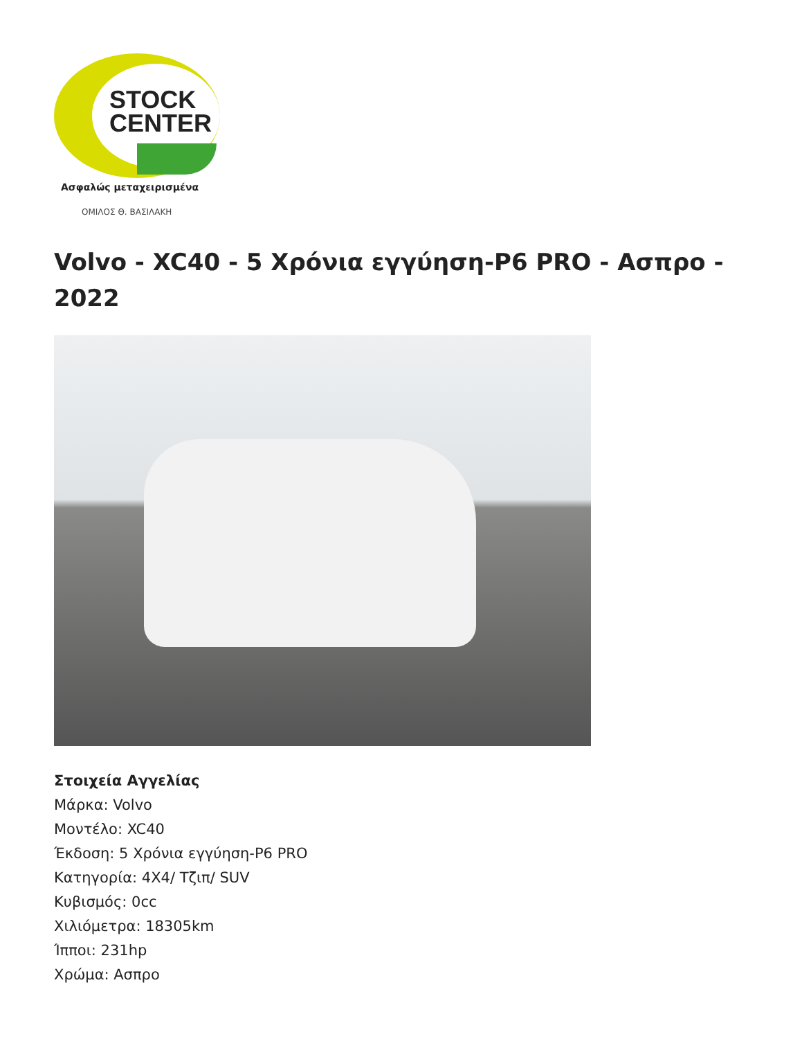STOCK
CENTER
Ασφαλώς μεταχειρισμένα
ΟΜΙΛΟΣ Θ. ΒΑΣΙΛΑΚΗ
Volvo - XC40 - 5 Χρόνια εγγύηση-P6 PRO - Ασπρο - 2022
Στοιχεία Αγγελίας
Μάρκα: Volvo
Μοντέλο: XC40
Έκδοση: 5 Χρόνια εγγύηση-P6 PRO
Κατηγορία: 4X4/ Τζιπ/ SUV
Κυβισμός: 0cc
Χιλιόμετρα: 18305km
Ίπποι: 231hp
Χρώμα: Ασπρο